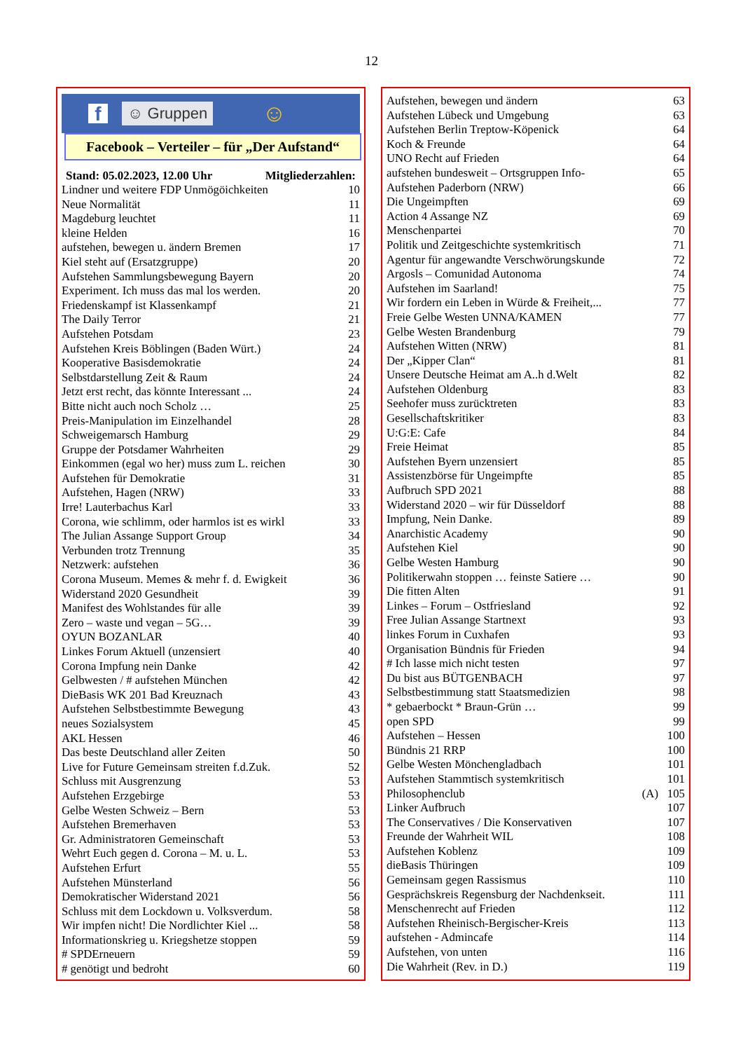12
f ☺ Gruppen ☺
Facebook – Verteiler – für „Der Aufstand“
Stand: 05.02.2023, 12.00 Uhr Mitgliederzahlen:
| Lindner und weitere FDP Unmögöichkeiten | 10 |
| Neue Normalität | 11 |
| Magdeburg leuchtet | 11 |
| kleine Helden | 16 |
| aufstehen, bewegen u. ändern Bremen | 17 |
| Kiel steht auf (Ersatzgruppe) | 20 |
| Aufstehen Sammlungsbewegung Bayern | 20 |
| Experiment. Ich muss das mal los werden. | 20 |
| Friedenskampf ist Klassenkampf | 21 |
| The Daily Terror | 21 |
| Aufstehen Potsdam | 23 |
| Aufstehen Kreis Böblingen (Baden Würt.) | 24 |
| Kooperative Basisdemokratie | 24 |
| Selbstdarstellung Zeit & Raum | 24 |
| Jetzt erst recht, das könnte Interessant ... | 24 |
| Bitte nicht auch noch Scholz … | 25 |
| Preis-Manipulation im Einzelhandel | 28 |
| Schweigemarsch Hamburg | 29 |
| Gruppe der Potsdamer Wahrheiten | 29 |
| Einkommen (egal wo her) muss zum L. reichen | 30 |
| Aufstehen für Demokratie | 31 |
| Aufstehen, Hagen (NRW) | 33 |
| Irre! Lauterbachus Karl | 33 |
| Corona, wie schlimm, oder harmlos ist es wirkl | 33 |
| The Julian Assange Support Group | 34 |
| Verbunden trotz Trennung | 35 |
| Netzwerk: aufstehen | 36 |
| Corona Museum. Memes & mehr f. d. Ewigkeit | 36 |
| Widerstand 2020 Gesundheit | 39 |
| Manifest des Wohlstandes für alle | 39 |
| Zero – waste und vegan – 5G… | 39 |
| OYUN BOZANLAR | 40 |
| Linkes Forum Aktuell (unzensiert | 40 |
| Corona Impfung nein Danke | 42 |
| Gelbwesten / # aufstehen München | 42 |
| DieBasis WK 201 Bad Kreuznach | 43 |
| Aufstehen Selbstbestimmte Bewegung | 43 |
| neues Sozialsystem | 45 |
| AKL Hessen | 46 |
| Das beste Deutschland aller Zeiten | 50 |
| Live for Future Gemeinsam streiten f.d.Zuk. | 52 |
| Schluss mit Ausgrenzung | 53 |
| Aufstehen Erzgebirge | 53 |
| Gelbe Westen Schweiz – Bern | 53 |
| Aufstehen Bremerhaven | 53 |
| Gr. Administratoren Gemeinschaft | 53 |
| Wehrt Euch gegen d. Corona – M. u. L. | 53 |
| Aufstehen Erfurt | 55 |
| Aufstehen Münsterland | 56 |
| Demokratischer Widerstand 2021 | 56 |
| Schluss mit dem Lockdown u. Volksverdum. | 58 |
| Wir impfen nicht! Die Nordlichter Kiel ... | 58 |
| Informationskrieg u. Kriegshetze stoppen | 59 |
| # SPDErneuern | 59 |
| # genötigt und bedroht | 60 |
| Aufstehen, bewegen und ändern | | 63 |
| Aufstehen Lübeck und Umgebung | | 63 |
| Aufstehen Berlin Treptow-Köpenick | | 64 |
| Koch & Freunde | | 64 |
| UNO Recht auf Frieden | | 64 |
| aufstehen bundesweit – Ortsgruppen Info- | | 65 |
| Aufstehen Paderborn (NRW) | | 66 |
| Die Ungeimpften | | 69 |
| Action 4 Assange NZ | | 69 |
| Menschenpartei | | 70 |
| Politik und Zeitgeschichte systemkritisch | | 71 |
| Agentur für angewandte Verschwörungskunde | | 72 |
| Argosls – Comunidad Autonoma | | 74 |
| Aufstehen im Saarland! | | 75 |
| Wir fordern ein Leben in Würde & Freiheit,... | | 77 |
| Freie Gelbe Westen UNNA/KAMEN | | 77 |
| Gelbe Westen Brandenburg | | 79 |
| Aufstehen Witten (NRW) | | 81 |
| Der „Kipper Clan“ | | 81 |
| Unsere Deutsche Heimat am A..h d.Welt | | 82 |
| Aufstehen Oldenburg | | 83 |
| Seehofer muss zurücktreten | | 83 |
| Gesellschaftskritiker | | 83 |
| U:G:E: Cafe | | 84 |
| Freie Heimat | | 85 |
| Aufstehen Byern unzensiert | | 85 |
| Assistenzbörse für Ungeimpfte | | 85 |
| Aufbruch SPD 2021 | | 88 |
| Widerstand 2020 – wir für Düsseldorf | | 88 |
| Impfung, Nein Danke. | | 89 |
| Anarchistic Academy | | 90 |
| Aufstehen Kiel | | 90 |
| Gelbe Westen Hamburg | | 90 |
| Politikerwahn stoppen … feinste Satiere … | | 90 |
| Die fitten Alten | | 91 |
| Linkes – Forum – Ostfriesland | | 92 |
| Free Julian Assange Startnext | | 93 |
| linkes Forum in Cuxhafen | | 93 |
| Organisation Bündnis für Frieden | | 94 |
| # Ich lasse mich nicht testen | | 97 |
| Du bist aus BÜTGENBACH | | 97 |
| Selbstbestimmung statt Staatsmedizien | | 98 |
| * gebaerbockt * Braun-Grün … | | 99 |
| open SPD | | 99 |
| Aufstehen – Hessen | | 100 |
| Bündnis 21 RRP | | 100 |
| Gelbe Westen Mönchengladbach | | 101 |
| Aufstehen Stammtisch systemkritisch | | 101 |
| Philosophenclub | (A) | 105 |
| Linker Aufbruch | | 107 |
| The Conservatives / Die Konservativen | | 107 |
| Freunde der Wahrheit WIL | | 108 |
| Aufstehen Koblenz | | 109 |
| dieBasis Thüringen | | 109 |
| Gemeinsam gegen Rassismus | | 110 |
| Gesprächskreis Regensburg der Nachdenkseit. | | 111 |
| Menschenrecht auf Frieden | | 112 |
| Aufstehen Rheinisch-Bergischer-Kreis | | 113 |
| aufstehen - Admincafe | | 114 |
| Aufstehen, von unten | | 116 |
| Die Wahrheit (Rev. in D.) | | 119 |